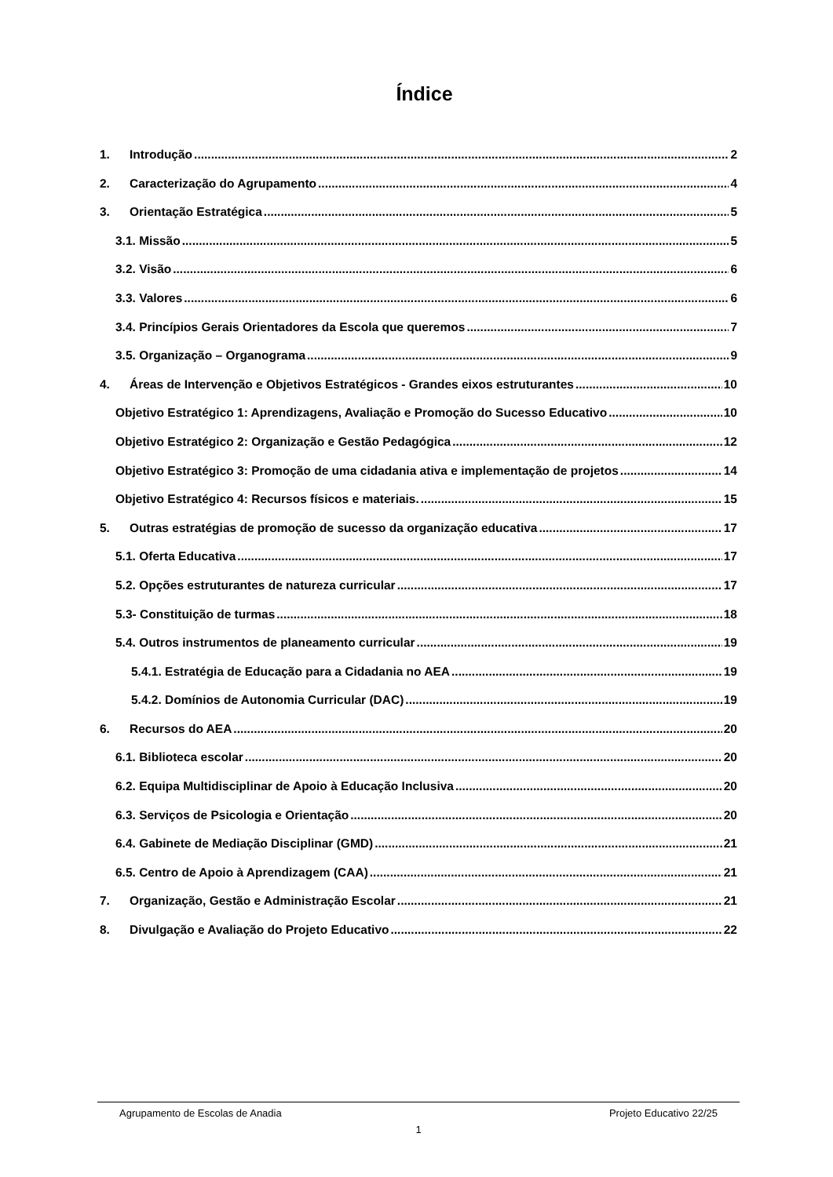Índice
1. Introdução 2
2. Caracterização do Agrupamento 4
3. Orientação Estratégica 5
3.1. Missão 5
3.2. Visão 6
3.3. Valores 6
3.4. Princípios Gerais Orientadores da Escola que queremos 7
3.5. Organização – Organograma 9
4. Áreas de Intervenção e Objetivos Estratégicos - Grandes eixos estruturantes 10
Objetivo Estratégico 1: Aprendizagens, Avaliação e Promoção do Sucesso Educativo 10
Objetivo Estratégico 2: Organização e Gestão Pedagógica 12
Objetivo Estratégico 3: Promoção de uma cidadania ativa e implementação de projetos 14
Objetivo Estratégico 4: Recursos físicos e materiais. 15
5. Outras estratégias de promoção de sucesso da organização educativa 17
5.1. Oferta Educativa 17
5.2. Opções estruturantes de natureza curricular 17
5.3- Constituição de turmas 18
5.4. Outros instrumentos de planeamento curricular 19
5.4.1. Estratégia de Educação para a Cidadania no AEA 19
5.4.2. Domínios de Autonomia Curricular (DAC) 19
6. Recursos do AEA 20
6.1. Biblioteca escolar 20
6.2. Equipa Multidisciplinar de Apoio à Educação Inclusiva 20
6.3. Serviços de Psicologia e Orientação 20
6.4. Gabinete de Mediação Disciplinar (GMD) 21
6.5. Centro de Apoio à Aprendizagem (CAA) 21
7. Organização, Gestão e Administração Escolar 21
8. Divulgação e Avaliação do Projeto Educativo 22
Agrupamento de Escolas de Anadia Projeto Educativo 22/25
1